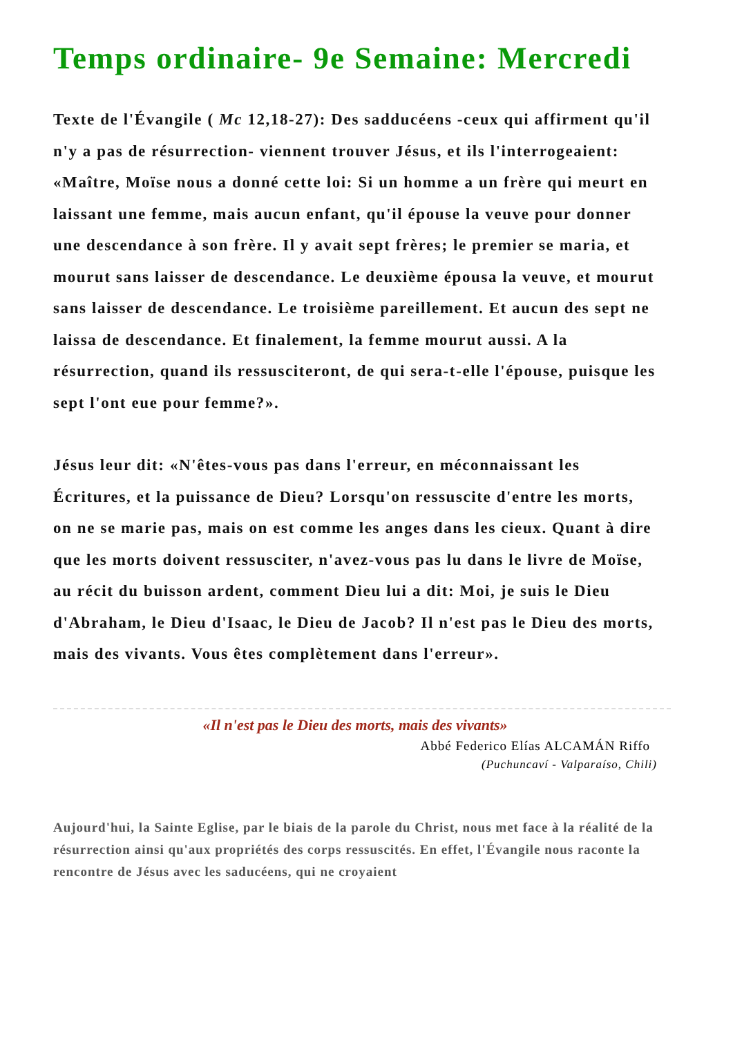Temps ordinaire- 9e Semaine: Mercredi
Texte de l'Évangile ( Mc 12,18-27): Des sadducéens -ceux qui affirment qu'il n'y a pas de résurrection- viennent trouver Jésus, et ils l'interrogeaient: «Maître, Moïse nous a donné cette loi: Si un homme a un frère qui meurt en laissant une femme, mais aucun enfant, qu'il épouse la veuve pour donner une descendance à son frère. Il y avait sept frères; le premier se maria, et mourut sans laisser de descendance. Le deuxième épousa la veuve, et mourut sans laisser de descendance. Le troisième pareillement. Et aucun des sept ne laissa de descendance. Et finalement, la femme mourut aussi. A la résurrection, quand ils ressusciteront, de qui sera-t-elle l'épouse, puisque les sept l'ont eue pour femme?».
Jésus leur dit: «N'êtes-vous pas dans l'erreur, en méconnaissant les Écritures, et la puissance de Dieu? Lorsqu'on ressuscite d'entre les morts, on ne se marie pas, mais on est comme les anges dans les cieux. Quant à dire que les morts doivent ressusciter, n'avez-vous pas lu dans le livre de Moïse, au récit du buisson ardent, comment Dieu lui a dit: Moi, je suis le Dieu d'Abraham, le Dieu d'Isaac, le Dieu de Jacob? Il n'est pas le Dieu des morts, mais des vivants. Vous êtes complètement dans l'erreur».
«Il n'est pas le Dieu des morts, mais des vivants»
Abbé Federico Elías ALCAMÁN Riffo
(Puchuncaví - Valparaíso, Chili)
Aujourd'hui, la Sainte Eglise, par le biais de la parole du Christ, nous met face à la réalité de la résurrection ainsi qu'aux propriétés des corps ressuscités. En effet, l'Évangile nous raconte la rencontre de Jésus avec les saducéens, qui ne croyaient